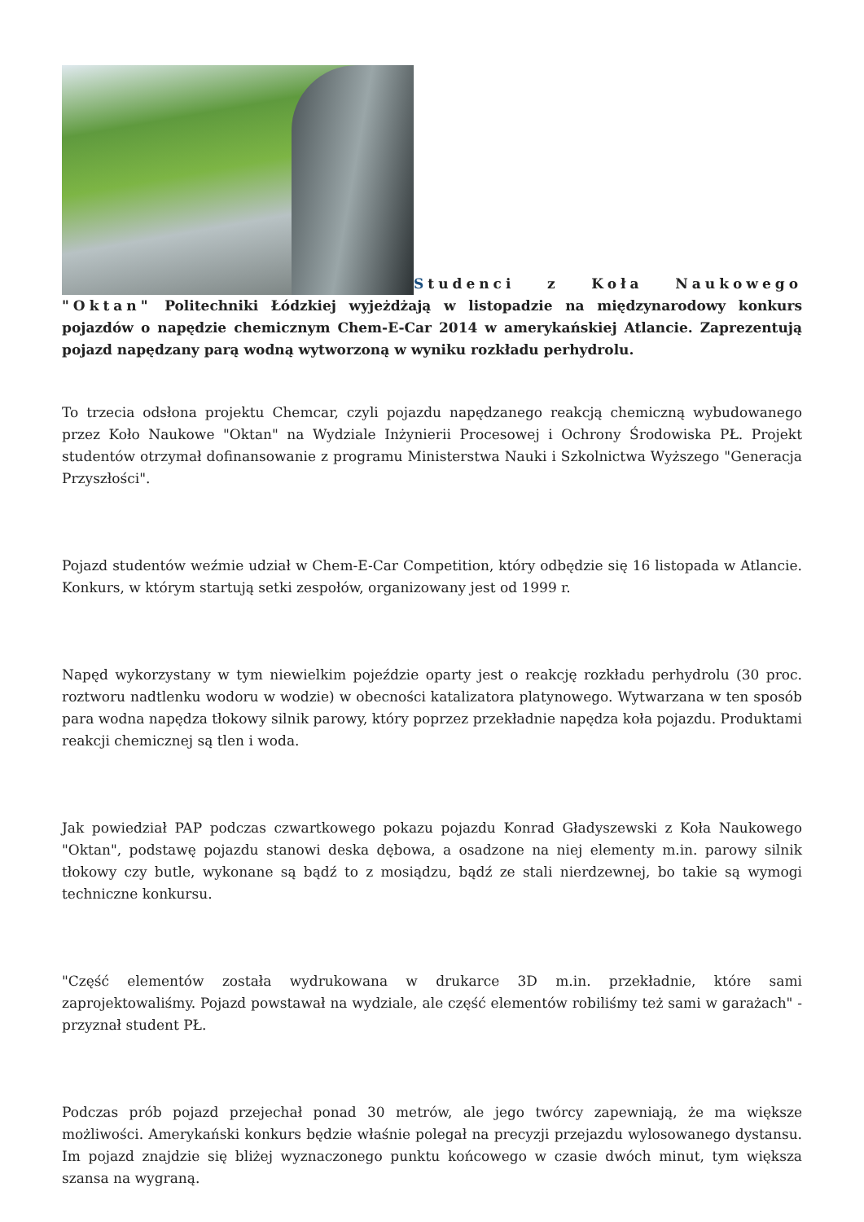Studenci z Koła Naukowego "Oktan" Politechniki Łódzkiej wyjeżdżają w listopadzie na międzynarodowy konkurs pojazdów o napędzie chemicznym Chem-E-Car 2014 w amerykańskiej Atlancie. Zaprezentują pojazd napędzany parą wodną wytworzoną w wyniku rozkładu perhydrolu.
To trzecia odsłona projektu Chemcar, czyli pojazdu napędzanego reakcją chemiczną wybudowanego przez Koło Naukowe "Oktan" na Wydziale Inżynierii Procesowej i Ochrony Środowiska PŁ. Projekt studentów otrzymał dofinansowanie z programu Ministerstwa Nauki i Szkolnictwa Wyższego "Generacja Przyszłości".
Pojazd studentów weźmie udział w Chem-E-Car Competition, który odbędzie się 16 listopada w Atlancie. Konkurs, w którym startują setki zespołów, organizowany jest od 1999 r.
Napęd wykorzystany w tym niewielkim pojeździe oparty jest o reakcję rozkładu perhydrolu (30 proc. roztworu nadtlenku wodoru w wodzie) w obecności katalizatora platynowego. Wytwarzana w ten sposób para wodna napędza tłokowy silnik parowy, który poprzez przekładnie napędza koła pojazdu. Produktami reakcji chemicznej są tlen i woda.
Jak powiedział PAP podczas czwartkowego pokazu pojazdu Konrad Gładyszewski z Koła Naukowego "Oktan", podstawę pojazdu stanowi deska dębowa, a osadzone na niej elementy m.in. parowy silnik tłokowy czy butle, wykonane są bądź to z mosiądzu, bądź ze stali nierdzewnej, bo takie są wymogi techniczne konkursu.
"Część elementów została wydrukowana w drukarce 3D m.in. przekładnie, które sami zaprojektowaliśmy. Pojazd powstawał na wydziale, ale część elementów robiliśmy też sami w garażach" - przyznał student PŁ.
Podczas prób pojazd przejechał ponad 30 metrów, ale jego twórcy zapewniają, że ma większe możliwości. Amerykański konkurs będzie właśnie polegał na precyzji przejazdu wylosowanego dystansu. Im pojazd znajdzie się bliżej wyznaczonego punktu końcowego w czasie dwóch minut, tym większa szansa na wygraną.